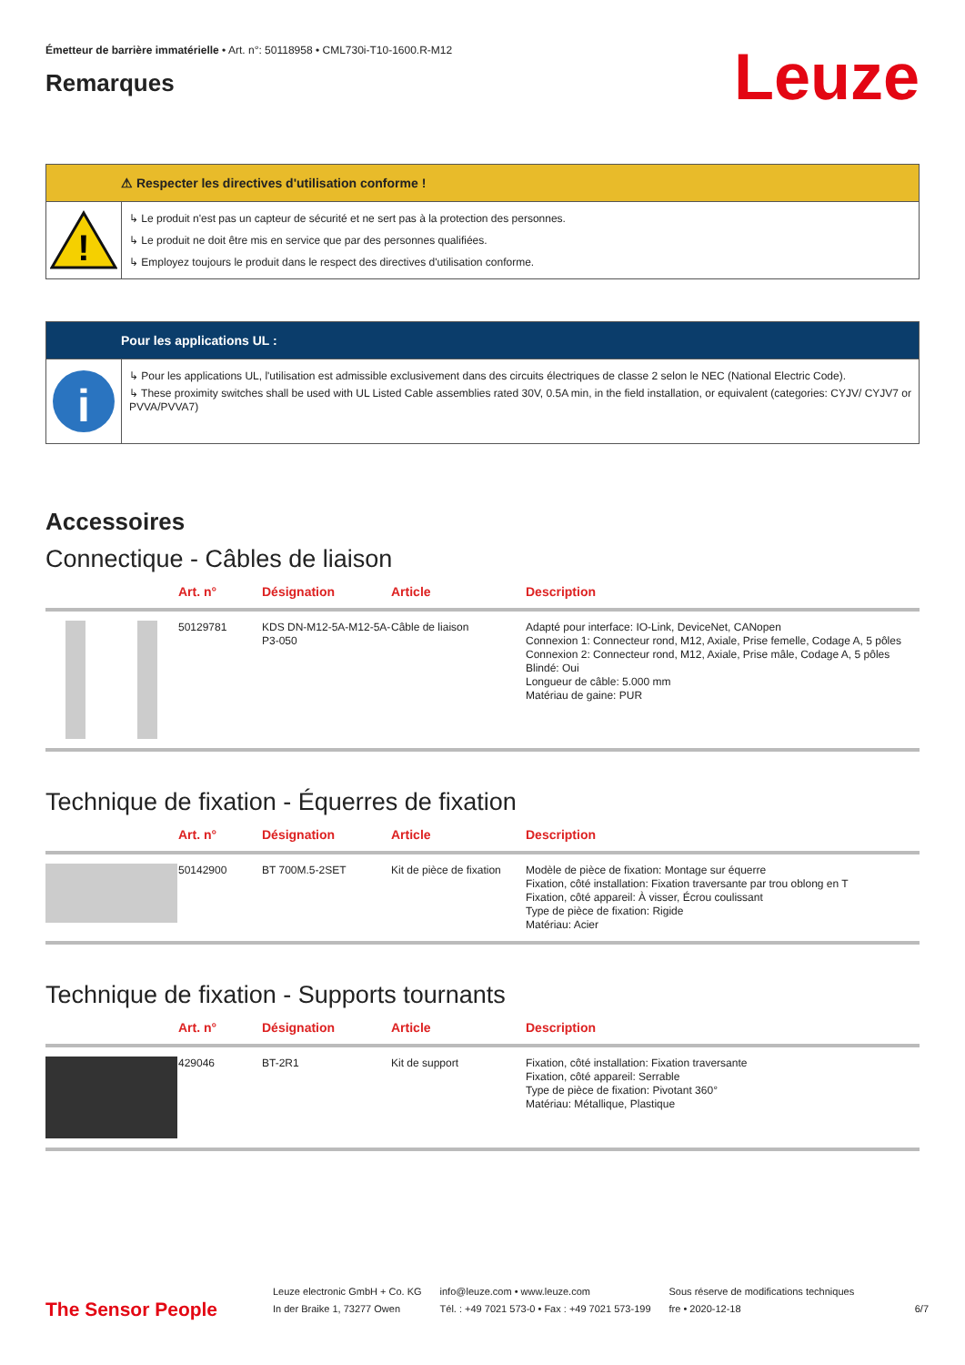Émetteur de barrière immatérielle • Art. n°: 50118958 • CML730i-T10-1600.R-M12
Remarques
Leuze
⚠ Respecter les directives d'utilisation conforme !
!
↳ Le produit n'est pas un capteur de sécurité et ne sert pas à la protection des personnes.
↳ Le produit ne doit être mis en service que par des personnes qualifiées.
↳ Employez toujours le produit dans le respect des directives d'utilisation conforme.
Pour les applications UL :
i
↳ Pour les applications UL, l'utilisation est admissible exclusivement dans des circuits électriques de classe 2 selon le NEC (National Electric Code).
↳ These proximity switches shall be used with UL Listed Cable assemblies rated 30V, 0.5A min, in the field installation, or equivalent (categories: CYJV/ CYJV7 or PVVA/PVVA7)
Accessoires
Connectique - Câbles de liaison
| | Art. n° | Désignation | Article | Description |
| --- | --- | --- | --- | --- |
| | 50129781 | KDS DN-M12-5A-M12-5A-P3-050 | Câble de liaison | Adapté pour interface: IO-Link, DeviceNet, CANopen Connexion 1: Connecteur rond, M12, Axiale, Prise femelle, Codage A, 5 pôles Connexion 2: Connecteur rond, M12, Axiale, Prise mâle, Codage A, 5 pôles Blindé: Oui Longueur de câble: 5.000 mm Matériau de gaine: PUR |
Technique de fixation - Équerres de fixation
| | Art. n° | Désignation | Article | Description |
| --- | --- | --- | --- | --- |
| | 50142900 | BT 700M.5-2SET | Kit de pièce de fixation | Modèle de pièce de fixation: Montage sur équerre Fixation, côté installation: Fixation traversante par trou oblong en T Fixation, côté appareil: À visser, Écrou coulissant Type de pièce de fixation: Rigide Matériau: Acier |
Technique de fixation - Supports tournants
| | Art. n° | Désignation | Article | Description |
| --- | --- | --- | --- | --- |
| | 429046 | BT-2R1 | Kit de support | Fixation, côté installation: Fixation traversante Fixation, côté appareil: Serrable Type de pièce de fixation: Pivotant 360° Matériau: Métallique, Plastique |
The Sensor People
Leuze electronic GmbH + Co. KG
In der Braike 1, 73277 Owen
info@leuze.com • www.leuze.com
Tél. : +49 7021 573-0 • Fax : +49 7021 573-199
Sous réserve de modifications techniques
fre • 2020-12-18
6/7